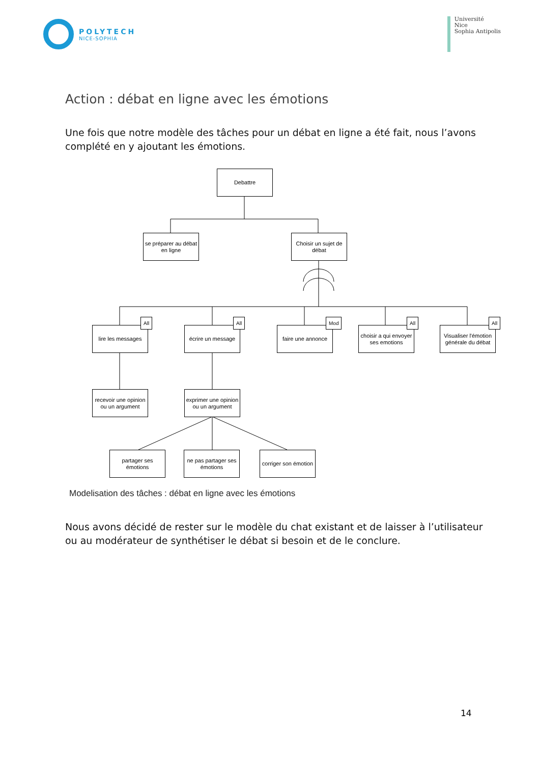POLYTECH
NICE-SOPHIA
Université
Nice
Sophia Antipolis
Action : débat en ligne avec les émotions
Une fois que notre modèle des tâches pour un débat en ligne a été fait, nous l’avons complété en y ajoutant les émotions.
Debattre
se préparer au débat en ligne
Choisir un sujet de débat
lire les messages
All
écrire un message
All
faire une annonce
Mod
choisir a qui envoyer ses emotions
All
Visualiser l'émotion générale du débat
All
recevoir une opinion ou un argument
exprimer une opinion ou un argument
partager ses émotions
ne pas partager ses émotions
corriger son émotion
Modelisation des tâches : débat en ligne avec les émotions
Nous avons décidé de rester sur le modèle du chat existant et de laisser à l’utilisateur ou au modérateur de synthétiser le débat si besoin et de le conclure.
14